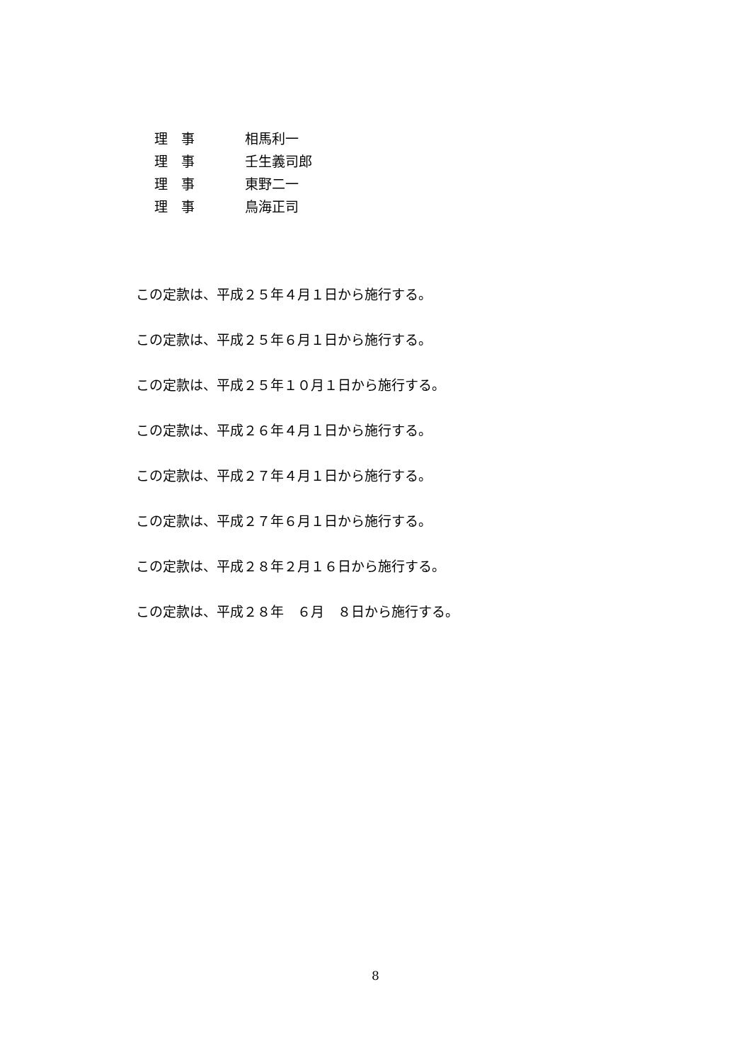理　事 相馬利一
理　事 壬生義司郎
理　事 東野二一
理　事 鳥海正司
この定款は、平成２５年４月１日から施行する。
この定款は、平成２５年６月１日から施行する。
この定款は、平成２５年１０月１日から施行する。
この定款は、平成２６年４月１日から施行する。
この定款は、平成２７年４月１日から施行する。
この定款は、平成２７年６月１日から施行する。
この定款は、平成２８年２月１６日から施行する。
この定款は、平成２８年　６月　８日から施行する。
8